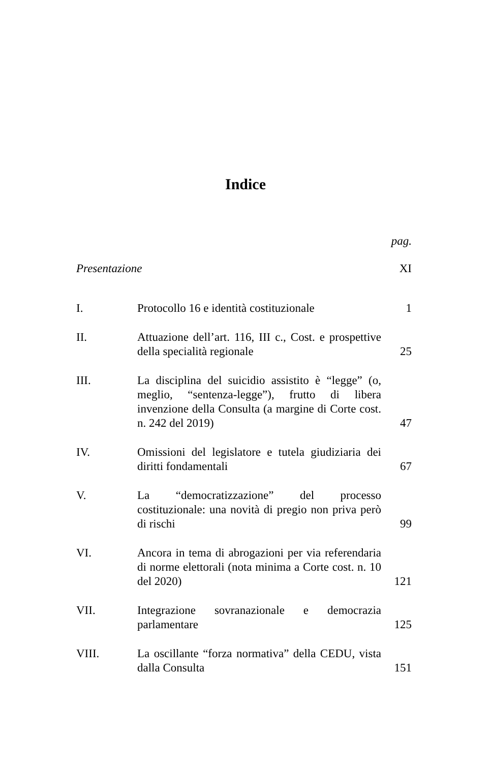Indice
| | | pag. |
| Presentazione | | XI |
| I. | Protocollo 16 e identità costituzionale | 1 |
| II. | Attuazione dell’art. 116, III c., Cost. e prospettive della specialità regionale | 25 |
| III. | La disciplina del suicidio assistito è “legge” (o, meglio, “sentenza-legge”), frutto di libera invenzione della Consulta (a margine di Corte cost. n. 242 del 2019) | 47 |
| IV. | Omissioni del legislatore e tutela giudiziaria dei diritti fondamentali | 67 |
| V. | La “democratizzazione” del processo costituzionale: una novità di pregio non priva però di rischi | 99 |
| VI. | Ancora in tema di abrogazioni per via referendaria di norme elettorali (nota minima a Corte cost. n. 10 del 2020) | 121 |
| VII. | Integrazione sovranazionale e democrazia parlamentare | 125 |
| VIII. | La oscillante “forza normativa” della CEDU, vista dalla Consulta | 151 |